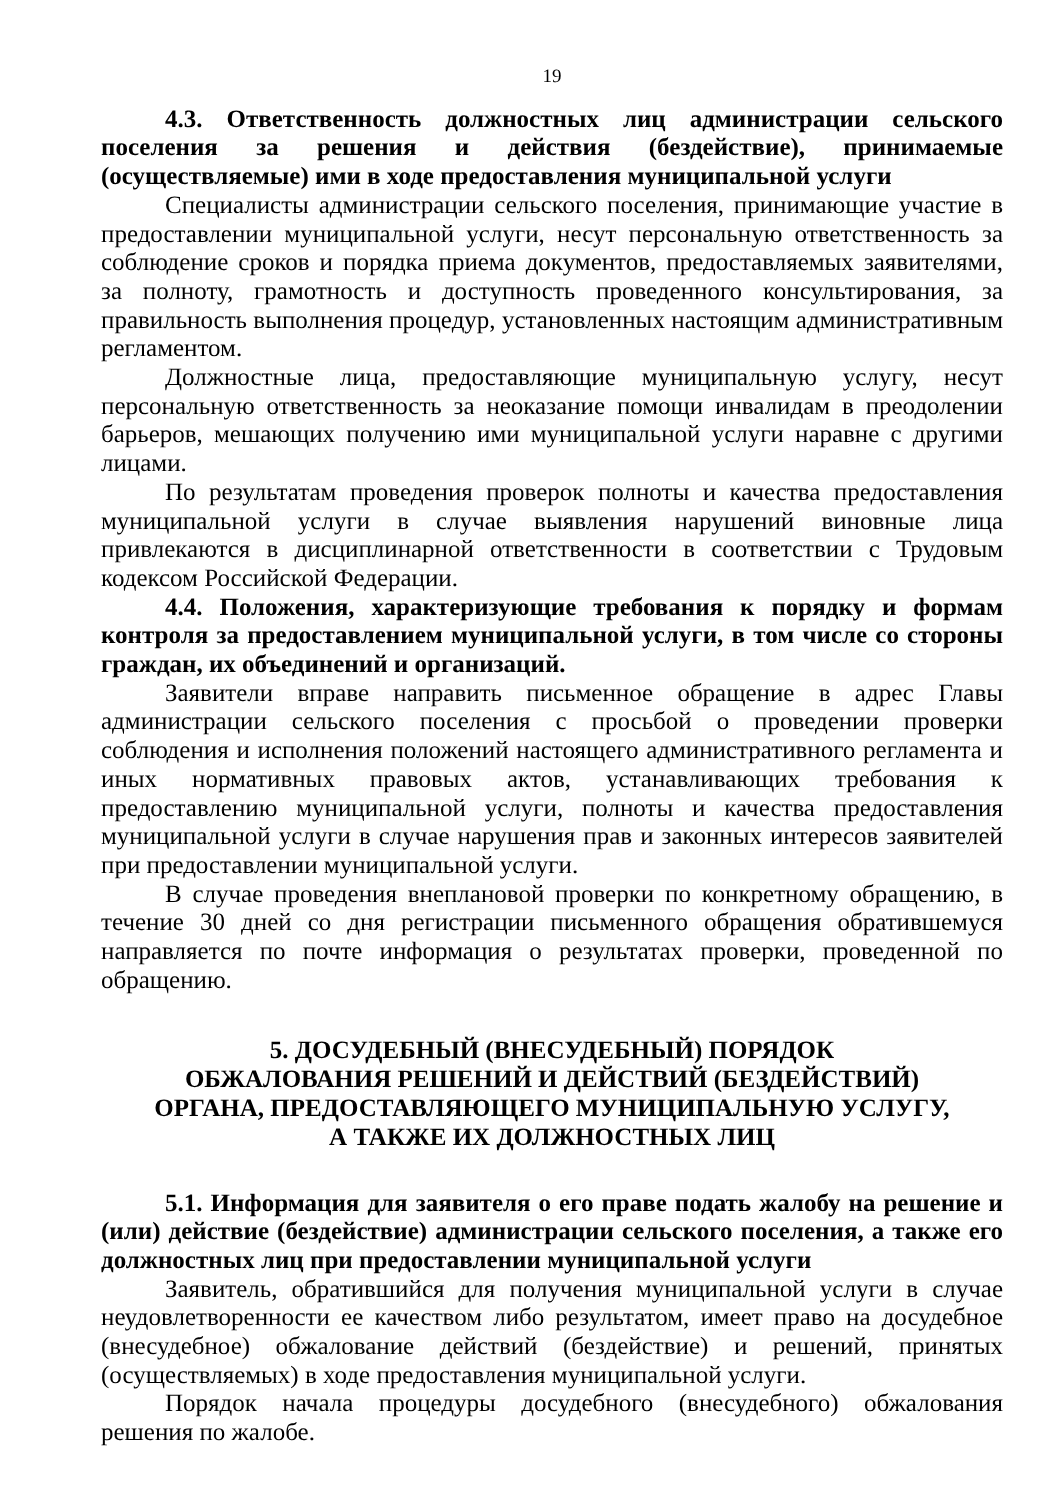19
4.3. Ответственность должностных лиц администрации сельского поселения за решения и действия (бездействие), принимаемые (осуществляемые) ими в ходе предоставления муниципальной услуги
Специалисты администрации сельского поселения, принимающие участие в предоставлении муниципальной услуги, несут персональную ответственность за соблюдение сроков и порядка приема документов, предоставляемых заявителями, за полноту, грамотность и доступность проведенного консультирования, за правильность выполнения процедур, установленных настоящим административным регламентом.
Должностные лица, предоставляющие муниципальную услугу, несут персональную ответственность за неоказание помощи инвалидам в преодолении барьеров, мешающих получению ими муниципальной услуги наравне с другими лицами.
По результатам проведения проверок полноты и качества предоставления муниципальной услуги в случае выявления нарушений виновные лица привлекаются в дисциплинарной ответственности в соответствии с Трудовым кодексом Российской Федерации.
4.4. Положения, характеризующие требования к порядку и формам контроля за предоставлением муниципальной услуги, в том числе со стороны граждан, их объединений и организаций.
Заявители вправе направить письменное обращение в адрес Главы администрации сельского поселения с просьбой о проведении проверки соблюдения и исполнения положений настоящего административного регламента и иных нормативных правовых актов, устанавливающих требования к предоставлению муниципальной услуги, полноты и качества предоставления муниципальной услуги в случае нарушения прав и законных интересов заявителей при предоставлении муниципальной услуги.
В случае проведения внеплановой проверки по конкретному обращению, в течение 30 дней со дня регистрации письменного обращения обратившемуся направляется по почте информация о результатах проверки, проведенной по обращению.
5. ДОСУДЕБНЫЙ (ВНЕСУДЕБНЫЙ) ПОРЯДОК
ОБЖАЛОВАНИЯ РЕШЕНИЙ И ДЕЙСТВИЙ (БЕЗДЕЙСТВИЙ)
ОРГАНА, ПРЕДОСТАВЛЯЮЩЕГО МУНИЦИПАЛЬНУЮ УСЛУГУ,
А ТАКЖЕ ИХ ДОЛЖНОСТНЫХ ЛИЦ
5.1. Информация для заявителя о его праве подать жалобу на решение и (или) действие (бездействие) администрации сельского поселения, а также его должностных лиц при предоставлении муниципальной услуги
Заявитель, обратившийся для получения муниципальной услуги в случае неудовлетворенности ее качеством либо результатом, имеет право на досудебное (внесудебное) обжалование действий (бездействие) и решений, принятых (осуществляемых) в ходе предоставления муниципальной услуги.
Порядок начала процедуры досудебного (внесудебного) обжалования решения по жалобе.